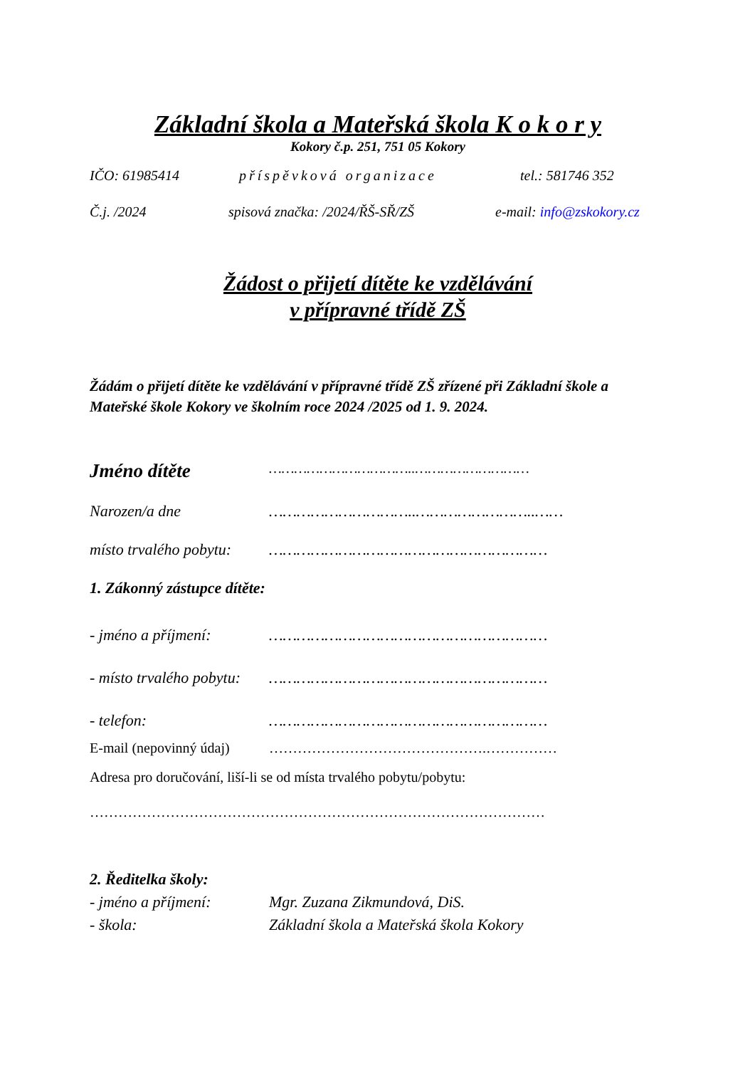Základní škola a Mateřská škola K o k o r y
Kokory č.p. 251, 751 05 Kokory
IČO: 61985414 příspěvková organizace tel.: 581746 352
Č.j. /2024 spisová značka: /2024/ŘŠ-SŘ/ZŠ e-mail: info@zskokory.cz
Žádost o přijetí dítěte ke vzdělávání
v přípravné třídě ZŠ
Žádám o přijetí dítěte ke vzdělávání v přípravné třídě ZŠ zřízené při Základní škole a Mateřské škole Kokory ve školním roce 2024 /2025 od 1. 9. 2024.
Jméno dítěte ……………………………..………………………
Narozen/a dne …………………………..……………………..……
místo trvalého pobytu: ……………………………………………………
1. Zákonný zástupce dítěte:
- jméno a příjmení: ……………………………………………………
- místo trvalého pobytu: ……………………………………………………
- telefon: ……………………………………………………
E-mail (nepovinný údaj) ……………………………………….……………
Adresa pro doručování, liší-li se od místa trvalého pobytu/pobytu:
……………………………………………………………………………………
2. Ředitelka školy:
- jméno a příjmení: Mgr. Zuzana Zikmundová, DiS.
- škola: Základní škola a Mateřská škola Kokory